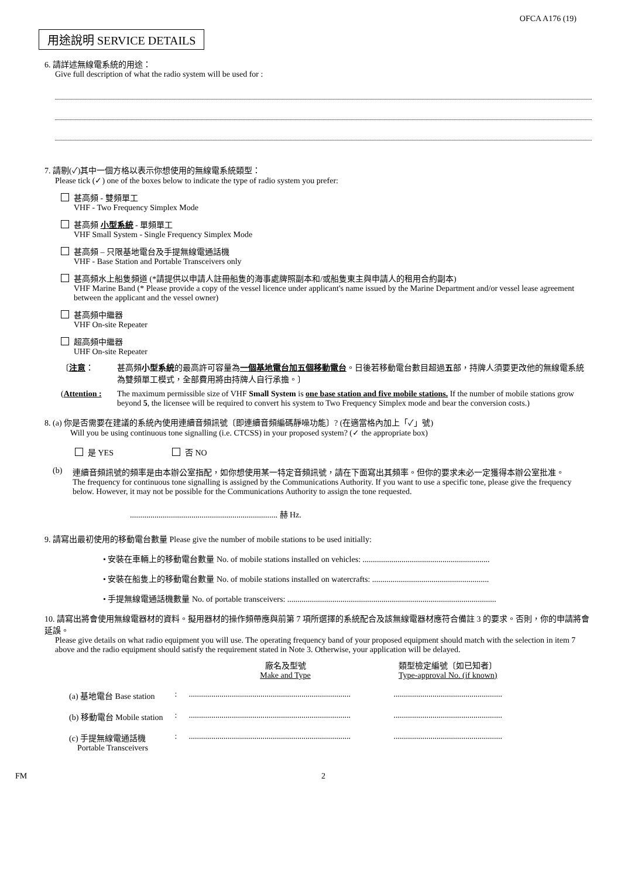OFCA A176 (19)
用途說明 SERVICE DETAILS
6. 請詳述無線電系統的用途：
Give full description of what the radio system will be used for :
7. 請剔(✓)其中一個方格以表示你想使用的無線電系統類型：
Please tick (✓) one of the boxes below to indicate the type of radio system you prefer:
甚高頻 - 雙頻單工
VHF - Two Frequency Simplex Mode
甚高頻 小型系統 - 單頻單工
VHF Small System - Single Frequency Simplex Mode
甚高頻 – 只限基地電台及手提無線電通話機
VHF - Base Station and Portable Transceivers only
甚高頻水上船隻頻道 (*請提供以申請人註冊船隻的海事處牌照副本和/或船隻東主與申請人的租用合約副本)
VHF Marine Band (* Please provide a copy of the vessel licence under applicant's name issued by the Marine Department and/or vessel lease agreement between the applicant and the vessel owner)
甚高頻中繼器
VHF On-site Repeater
超高頻中繼器
UHF On-site Repeater
〔注意： 甚高頻小型系統的最高許可容量為一個基地電台加五個移動電台。日後若移動電台數目超過五部，持牌人須要更改他的無線電系統為雙頻單工模式，全部費用將由持牌人自行承擔。〕
(Attention :
The maximum permissible size of VHF Small System is one base station and five mobile stations. If the number of mobile stations grow beyond 5, the licensee will be required to convert his system to Two Frequency Simplex mode and bear the conversion costs.)
8. (a) 你是否需要在建議的系統內使用連續音頻訊號〔即連續音頻編碼靜噪功能〕? (在適當格內加上「✓」號)
Will you be using continuous tone signalling (i.e. CTCSS) in your proposed system? (✓ the appropriate box)
是 YES 否 NO
(b) 連續音頻訊號的頻率是由本辦公室指配，如你想使用某一特定音頻訊號，請在下面寫出其頻率。但你的要求未必一定獲得本辦公室批准。
The frequency for continuous tone signalling is assigned by the Communications Authority. If you want to use a specific tone, please give the frequency below. However, it may not be possible for the Communications Authority to assign the tone requested.
........................................................................ 赫 Hz.
9. 請寫出最初使用的移動電台數量 Please give the number of mobile stations to be used initially:
• 安裝在車輛上的移動電台數量 No. of mobile stations installed on vehicles: ..............................................................
• 安裝在船隻上的移動電台數量 No. of mobile stations installed on watercrafts: .........................................................
• 手提無線電通話機數量 No. of portable transceivers: ......................................................................................................
10. 請寫出將會使用無線電器材的資料。擬用器材的操作頻帶應與前第 7 項所選擇的系統配合及該無線電器材應符合備註 3 的要求。否則，你的申請將會延誤。
Please give details on what radio equipment you will use. The operating frequency band of your proposed equipment should match with the selection in item 7 above and the radio equipment should satisfy the requirement stated in Note 3. Otherwise, your application will be delayed.
| | | 廠名及型號 Make and Type | 類型檢定編號〔如已知者〕 Type-approval No. (if known) |
| (a) 基地電台 Base station | : | ............................................................................... | ..................................................... |
| (b) 移動電台 Mobile station | : | ............................................................................... | ..................................................... |
| (c) 手提無線電通話機 Portable Transceivers | : | ............................................................................... | ..................................................... |
FM 2